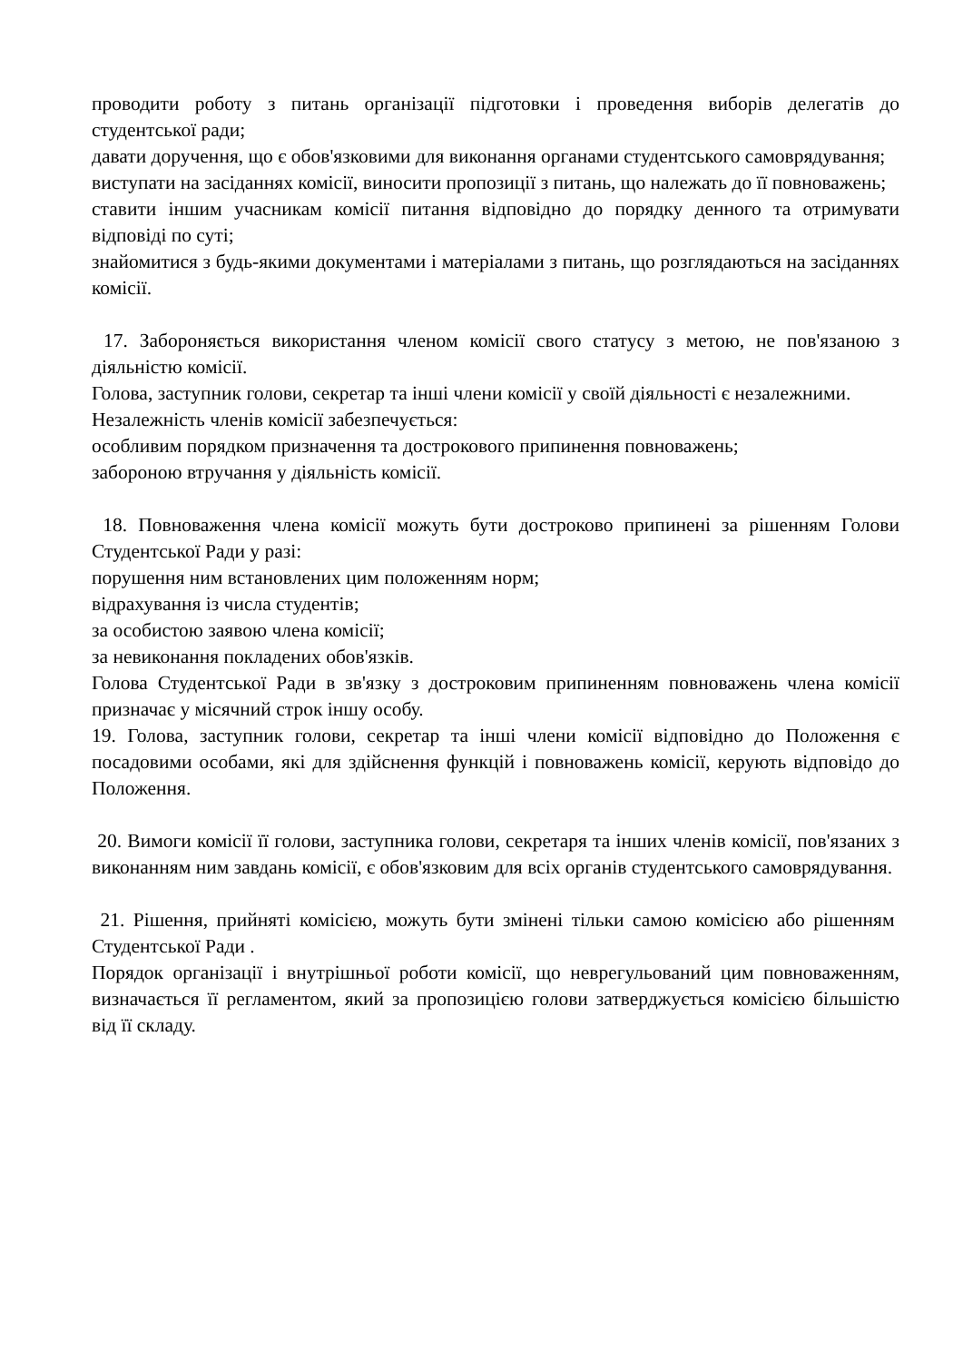проводити роботу з питань організації підготовки і проведення виборів делегатів до студентської ради;
давати доручення, що є обов'язковими для виконання органами студентського самоврядування;
виступати на засіданнях комісії, виносити пропозиції з питань, що належать до її повноважень;
ставити іншим учасникам комісії питання відповідно до порядку денного та отримувати відповіді по суті;
знайомитися з будь-якими документами і матеріалами з питань, що розглядаються на засіданнях комісії.
17. Забороняється використання членом комісії свого статусу з метою, не пов'язаною з діяльністю комісії.
Голова, заступник голови, секретар та інші члени комісії у своїй діяльності є незалежними.
Незалежність членів комісії забезпечується:
особливим порядком призначення та дострокового припинення повноважень;
забороною втручання у діяльність комісії.
18. Повноваження члена комісії можуть бути достроково припинені за рішенням Голови Студентської Ради у разі:
порушення ним встановлених цим положенням норм;
відрахування із числа студентів;
за особистою заявою члена комісії;
за невиконання покладених обов'язків.
Голова Студентської Ради в зв'язку з достроковим припиненням повноважень члена комісії призначає у місячний строк іншу особу.
19. Голова, заступник голови, секретар та інші члени комісії відповідно до Положення є посадовими особами, які для здійснення функцій і повноважень комісії, керують відповідо до Положення.
20. Вимоги комісії її голови, заступника голови, секретаря та інших членів комісії, пов'язаних з виконанням ним завдань комісії, є обов'язковим для всіх органів студентського самоврядування.
21. Рішення, прийняті комісією, можуть бути змінені тільки самою комісією або рішенням Студентської Ради .
Порядок організації і внутрішньої роботи комісії, що неврегульований цим повноваженням, визначається її регламентом, який за пропозицією голови затверджується комісією більшістю від її складу.